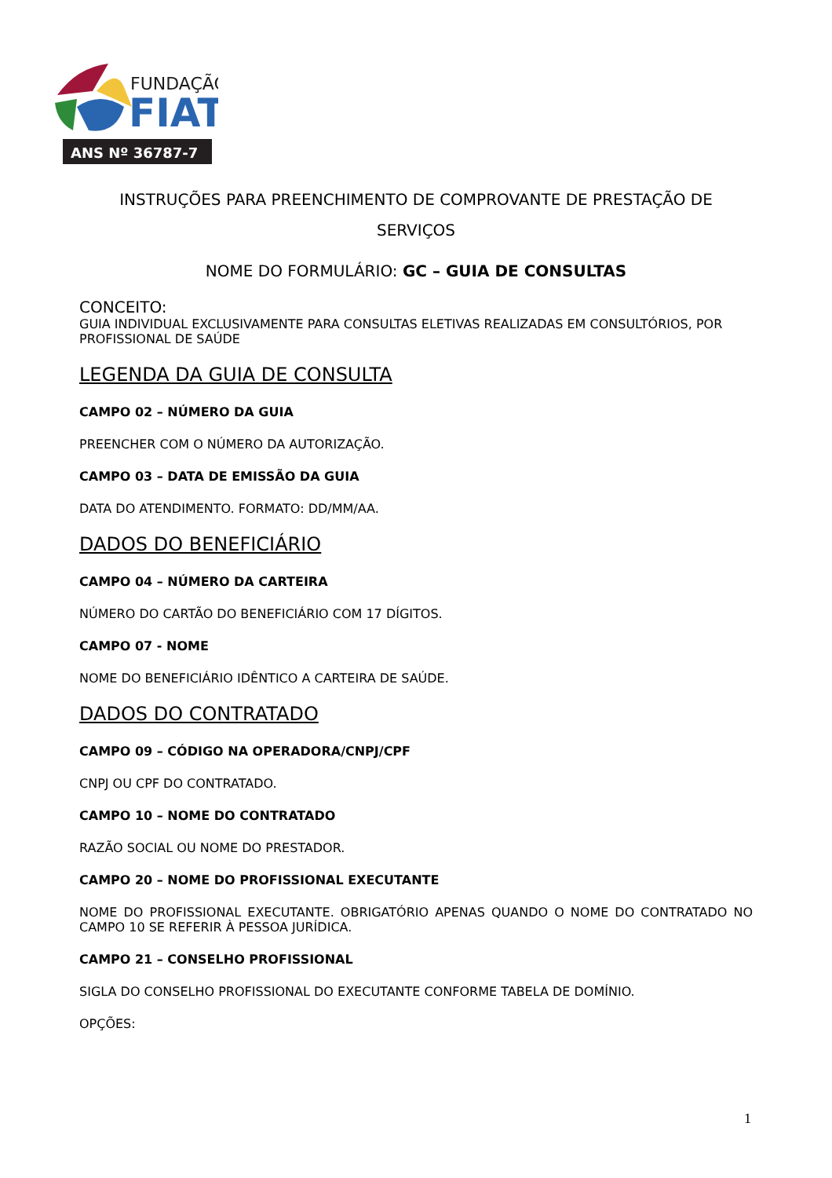FUNDAÇÃO
FIAT
ANS Nº 36787-7
INSTRUÇÕES PARA PREENCHIMENTO DE COMPROVANTE DE PRESTAÇÃO DE SERVIÇOS
NOME DO FORMULÁRIO: GC – GUIA DE CONSULTAS
CONCEITO:
GUIA INDIVIDUAL EXCLUSIVAMENTE PARA CONSULTAS ELETIVAS REALIZADAS EM CONSULTÓRIOS, POR PROFISSIONAL DE SAÚDE
LEGENDA DA GUIA DE CONSULTA
CAMPO 02 – NÚMERO DA GUIA
PREENCHER COM O NÚMERO DA AUTORIZAÇÃO.
CAMPO 03 – DATA DE EMISSÃO DA GUIA
DATA DO ATENDIMENTO. FORMATO: DD/MM/AA.
DADOS DO BENEFICIÁRIO
CAMPO 04 – NÚMERO DA CARTEIRA
NÚMERO DO CARTÃO DO BENEFICIÁRIO COM 17 DÍGITOS.
CAMPO 07 - NOME
NOME DO BENEFICIÁRIO IDÊNTICO A CARTEIRA DE SAÚDE.
DADOS DO CONTRATADO
CAMPO 09 – CÓDIGO NA OPERADORA/CNPJ/CPF
CNPJ OU CPF DO CONTRATADO.
CAMPO 10 – NOME DO CONTRATADO
RAZÃO SOCIAL OU NOME DO PRESTADOR.
CAMPO 20 – NOME DO PROFISSIONAL EXECUTANTE
NOME DO PROFISSIONAL EXECUTANTE. OBRIGATÓRIO APENAS QUANDO O NOME DO CONTRATADO NO CAMPO 10 SE REFERIR À PESSOA JURÍDICA.
CAMPO 21 – CONSELHO PROFISSIONAL
SIGLA DO CONSELHO PROFISSIONAL DO EXECUTANTE CONFORME TABELA DE DOMÍNIO.
OPÇÕES:
1